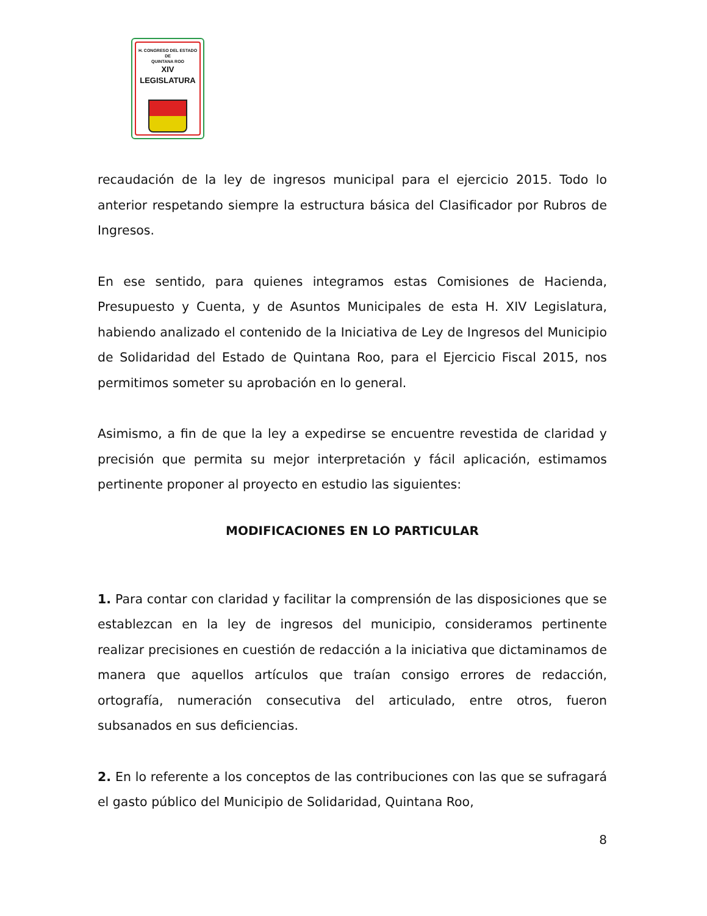H. CONGRESO DEL ESTADO
DE
QUINTANA ROO
XIV LEGISLATURA
recaudación de la ley de ingresos municipal para el ejercicio 2015. Todo lo anterior respetando siempre la estructura básica del Clasificador por Rubros de Ingresos.
En ese sentido, para quienes integramos estas Comisiones de Hacienda, Presupuesto y Cuenta, y de Asuntos Municipales de esta H. XIV Legislatura, habiendo analizado el contenido de la Iniciativa de Ley de Ingresos del Municipio de Solidaridad del Estado de Quintana Roo, para el Ejercicio Fiscal 2015, nos permitimos someter su aprobación en lo general.
Asimismo, a fin de que la ley a expedirse se encuentre revestida de claridad y precisión que permita su mejor interpretación y fácil aplicación, estimamos pertinente proponer al proyecto en estudio las siguientes:
MODIFICACIONES EN LO PARTICULAR
1. Para contar con claridad y facilitar la comprensión de las disposiciones que se establezcan en la ley de ingresos del municipio, consideramos pertinente realizar precisiones en cuestión de redacción a la iniciativa que dictaminamos de manera que aquellos artículos que traían consigo errores de redacción, ortografía, numeración consecutiva del articulado, entre otros, fueron subsanados en sus deficiencias.
2. En lo referente a los conceptos de las contribuciones con las que se sufragará el gasto público del Municipio de Solidaridad, Quintana Roo,
8